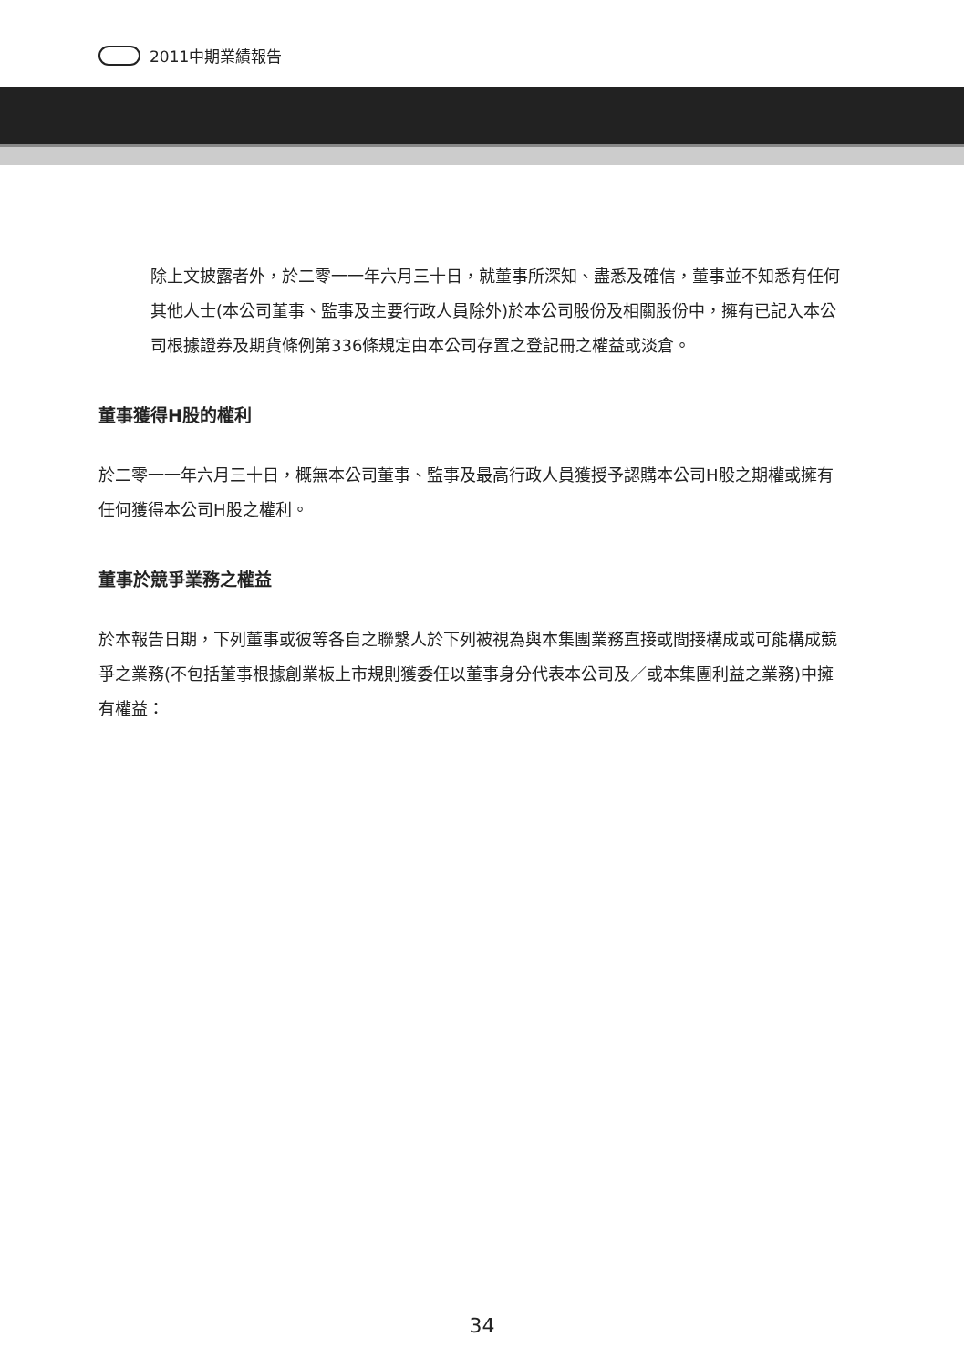2011中期業績報告
除上文披露者外，於二零一一年六月三十日，就董事所深知、盡悉及確信，董事並不知悉有任何其他人士(本公司董事、監事及主要行政人員除外)於本公司股份及相關股份中，擁有已記入本公司根據證券及期貨條例第336條規定由本公司存置之登記冊之權益或淡倉。
董事獲得H股的權利
於二零一一年六月三十日，概無本公司董事、監事及最高行政人員獲授予認購本公司H股之期權或擁有任何獲得本公司H股之權利。
董事於競爭業務之權益
於本報告日期，下列董事或彼等各自之聯繫人於下列被視為與本集團業務直接或間接構成或可能構成競爭之業務(不包括董事根據創業板上市規則獲委任以董事身分代表本公司及／或本集團利益之業務)中擁有權益：
34